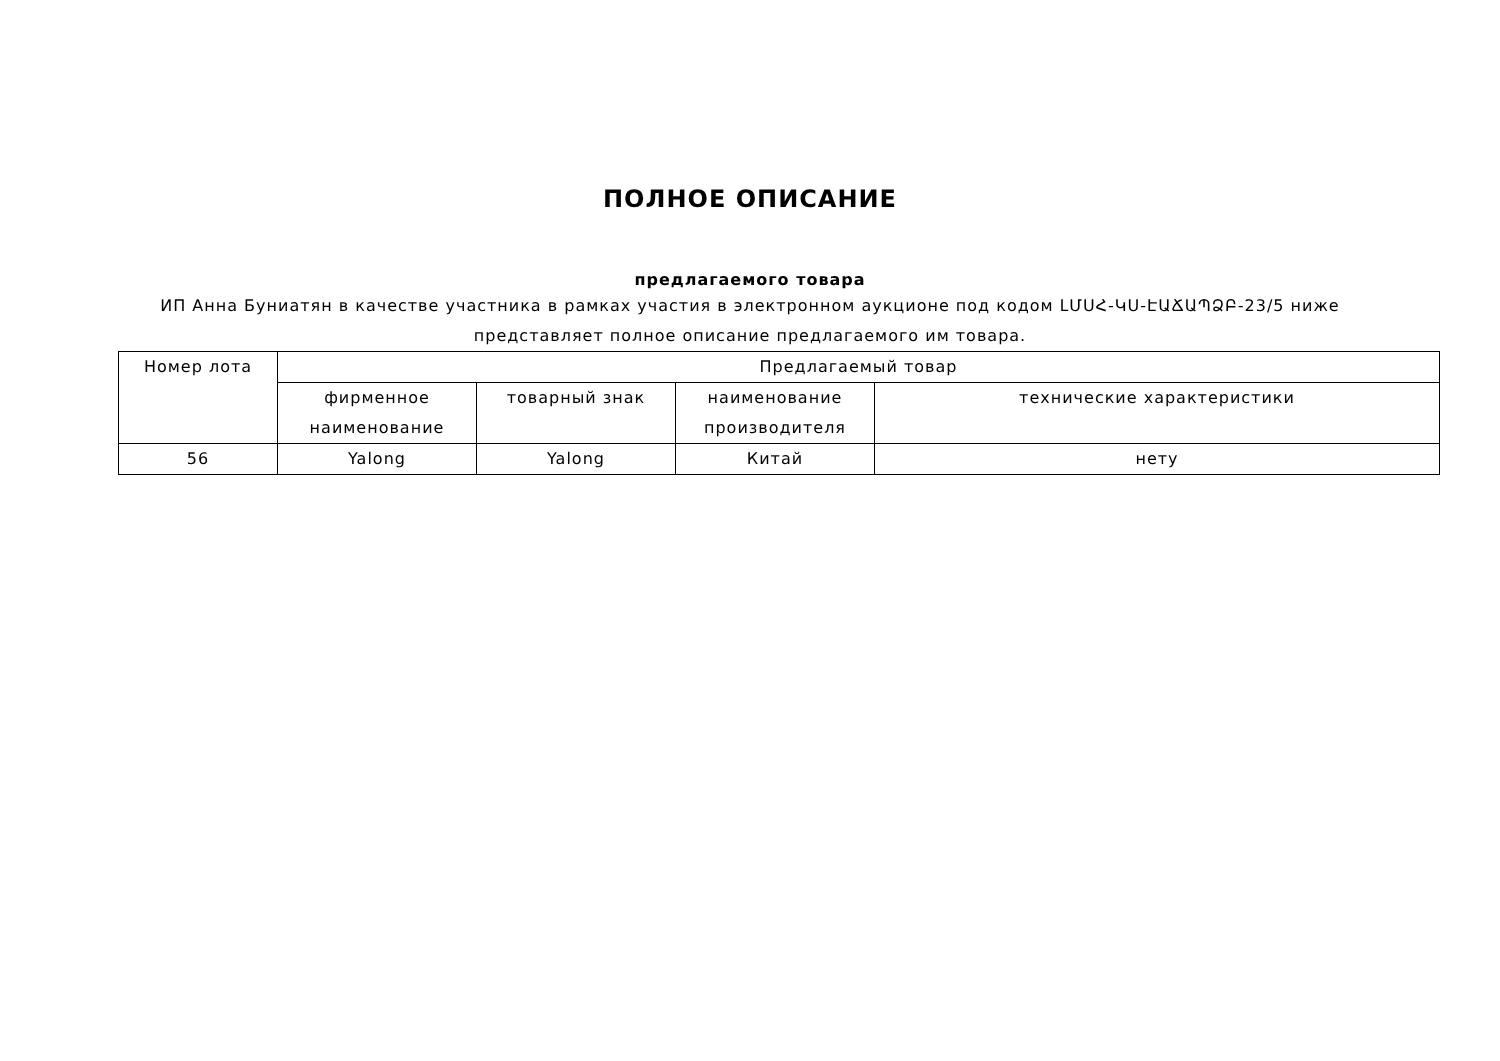ПОЛНОЕ ОПИСАНИЕ
предлагаемого товара
ИП Анна Буниатян в качестве участника в рамках участия в электронном аукционе под кодом ԼՄՍՀ-ԿՍ-ԷԱՃԱՊՁԲ-23/5 ниже представляет полное описание предлагаемого им товара.
| Номер лота | Предлагаемый товар | | | |
| --- | --- | --- | --- | --- |
| | фирменное наименование | товарный знак | наименование производителя | технические характеристики |
| 56 | Yalong | Yalong | Китай | нету |